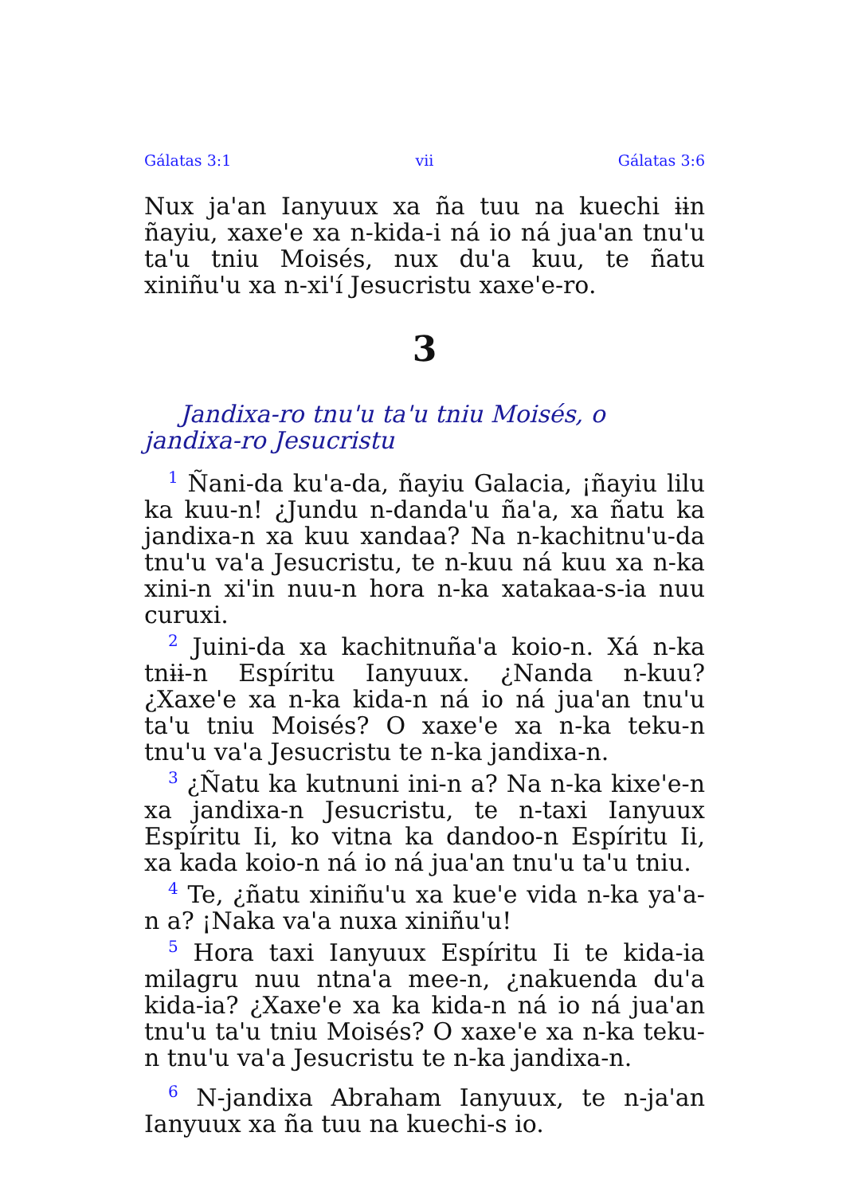Gálatas 3:1 vii Gálatas 3:6
Nux ja'an Ianyuux xa ña tuu na kuechi ɨɨn ñayiu, xaxe'e xa n-kida-i ná io ná jua'an tnu'u ta'u tniu Moisés, nux du'a kuu, te ñatu xiniñu'u xa n-xi'í Jesucristu xaxe'e-ro.
3
Jandixa-ro tnu'u ta'u tniu Moisés, o jandixa-ro Jesucristu
<sup>1</sup> Ñani-da ku'a-da, ñayiu Galacia, ¡ñayiu lilu ka kuu-n! ¿Jundu n-danda'u ña'a, xa ñatu ka jandixa-n xa kuu xandaa? Na n-kachitnu'u-da tnu'u va'a Jesucristu, te n-kuu ná kuu xa n-ka xini-n xi'in nuu-n hora n-ka xatakaa-s-ia nuu curuxi.
<sup>2</sup> Juini-da xa kachitnuña'a koio-n. Xá n-ka tnɨɨ-n Espíritu Ianyuux. ¿Nanda n-kuu? ¿Xaxe'e xa n-ka kida-n ná io ná jua'an tnu'u ta'u tniu Moisés? O xaxe'e xa n-ka teku-n tnu'u va'a Jesucristu te n-ka jandixa-n.
<sup>3</sup> ¿Ñatu ka kutnuni ini-n a? Na n-ka kixe'e-n xa jandixa-n Jesucristu, te n-taxi Ianyuux Espíritu Ii, ko vitna ka dandoo-n Espíritu Ii, xa kada koio-n ná io ná jua'an tnu'u ta'u tniu.
<sup>4</sup> Te, ¿ñatu xiniñu'u xa kue'e vida n-ka ya'a-n a? ¡Naka va'a nuxa xiniñu'u!
<sup>5</sup> Hora taxi Ianyuux Espíritu Ii te kida-ia milagru nuu ntna'a mee-n, ¿nakuenda du'a kida-ia? ¿Xaxe'e xa ka kida-n ná io ná jua'an tnu'u ta'u tniu Moisés? O xaxe'e xa n-ka teku-n tnu'u va'a Jesucristu te n-ka jandixa-n.
<sup>6</sup> N-jandixa Abraham Ianyuux, te n-ja'an Ianyuux xa ña tuu na kuechi-s io.